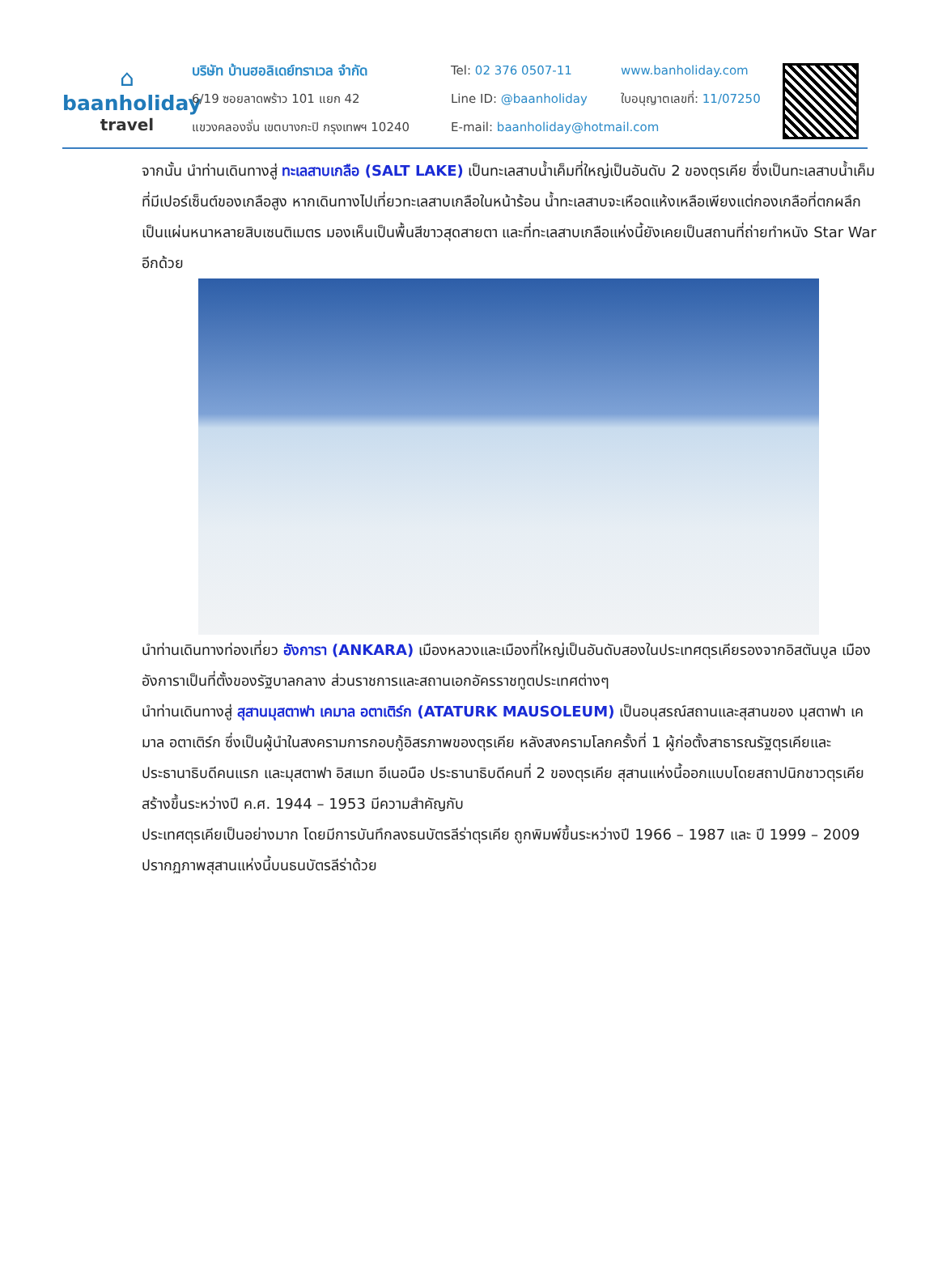⌂
baanholiday
travel
บริษัท บ้านฮอลิเดย์ทราเวล จำกัด
6/19 ซอยลาดพร้าว 101 แยก 42
แขวงคลองจั่น เขตบางกะปิ กรุงเทพฯ 10240
Tel: 02 376 0507-11
Line ID: @baanholiday
E-mail: baanholiday@hotmail.com
www.banholiday.com
ใบอนุญาตเลขที่: 11/07250
จากนั้น นำท่านเดินทางสู่ ทะเลสาบเกลือ (SALT LAKE) เป็นทะเลสาบน้ำเค็มที่ใหญ่เป็นอันดับ 2 ของตุรเคีย ซึ่งเป็นทะเลสาบน้ำเค็มที่มีเปอร์เซ็นต์ของเกลือสูง หากเดินทางไปเที่ยวทะเลสาบเกลือในหน้าร้อน น้ำทะเลสาบจะเหือดแห้งเหลือเพียงแต่กองเกลือที่ตกผลึกเป็นแผ่นหนาหลายสิบเซนติเมตร มองเห็นเป็นพื้นสีขาวสุดสายตา และที่ทะเลสาบเกลือแห่งนี้ยังเคยเป็นสถานที่ถ่ายทำหนัง Star War อีกด้วย
นำท่านเดินทางท่องเที่ยว อังการา (ANKARA) เมืองหลวงและเมืองที่ใหญ่เป็นอันดับสองในประเทศตุรเคียรองจากอิสตันบูล เมืองอังการาเป็นที่ตั้งของรัฐบาลกลาง ส่วนราชการและสถานเอกอัครราชทูตประเทศต่างๆ
นำท่านเดินทางสู่ สุสานมุสตาฟา เคมาล อตาเติร์ก (ATATURK MAUSOLEUM) เป็นอนุสรณ์สถานและสุสานของ มุสตาฟา เคมาล อตาเติร์ก ซึ่งเป็นผู้นำในสงครามการกอบกู้อิสรภาพของตุรเคีย หลังสงครามโลกครั้งที่ 1 ผู้ก่อตั้งสาธารณรัฐตุรเคียและประธานาธิบดีคนแรก และมุสตาฟา อิสเมท อีเนอนือ ประธานาธิบดีคนที่ 2 ของตุรเคีย สุสานแห่งนี้ออกแบบโดยสถาปนิกชาวตุรเคีย สร้างขึ้นระหว่างปี ค.ศ. 1944 – 1953 มีความสำคัญกับ
ประเทศตุรเคียเป็นอย่างมาก โดยมีการบันทึกลงธนบัตรลีร่าตุรเคีย ถูกพิมพ์ขึ้นระหว่างปี 1966 – 1987 และ ปี 1999 – 2009 ปรากฏภาพสุสานแห่งนี้บนธนบัตรลีร่าด้วย